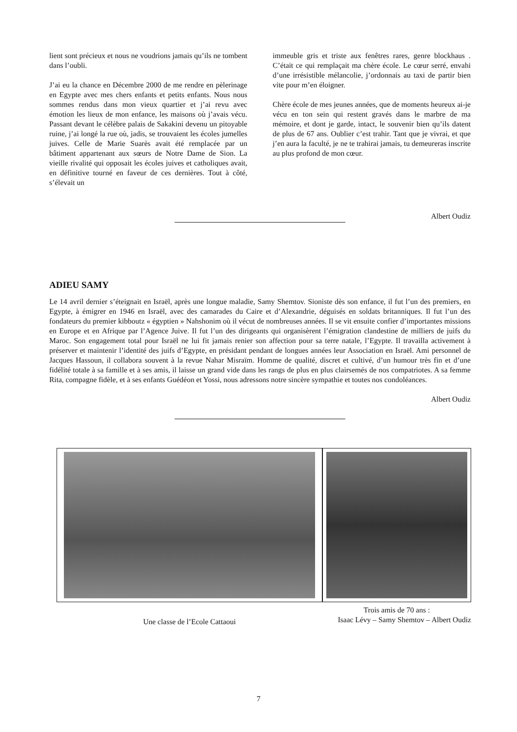lient sont précieux et nous ne voudrions jamais qu’ils ne tombent dans l’oubli.
J’ai eu la chance en Décembre 2000 de me rendre en pèlerinage en Egypte avec mes chers enfants et petits enfants. Nous nous sommes rendus dans mon vieux quartier et j’ai revu avec émotion les lieux de mon enfance, les maisons où j’avais vécu. Passant devant le célèbre palais de Sakakini devenu un pitoyable ruine, j’ai longé la rue où, jadis, se trouvaient les écoles jumelles juives. Celle de Marie Suarès avait été remplacée par un bâtiment appartenant aux sœurs de Notre Dame de Sion. La vieille rivalité qui opposait les écoles juives et catholiques avait, en définitive tourné en faveur de ces dernières. Tout à côté, s’élevait un
immeuble gris et triste aux fenêtres rares, genre blockhaus . C’était ce qui remplaçait ma chère école. Le cœur serré, envahi d’une irrésistible mélancolie, j’ordonnais au taxi de partir bien vite pour m’en éloigner.
Chère école de mes jeunes années, que de moments heureux ai-je vécu en ton sein qui restent gravés dans le marbre de ma mémoire, et dont je garde, intact, le souvenir bien qu’ils datent de plus de 67 ans. Oublier c’est trahir. Tant que je vivrai, et que j’en aura la faculté, je ne te trahirai jamais, tu demeureras inscrite au plus profond de mon cœur.
Albert Oudiz
ADIEU SAMY
Le 14 avril dernier s’éteignait en Israël, après une longue maladie, Samy Shemtov. Sioniste dès son enfance, il fut l’un des premiers, en Egypte, à émigrer en 1946 en Israël, avec des camarades du Caire et d’Alexandrie, déguisés en soldats britanniques. Il fut l’un des fondateurs du premier kibboutz « égyptien » Nahshonim où il vécut de nombreuses années. Il se vit ensuite confier d’importantes missions en Europe et en Afrique par l’Agence Juive. Il fut l’un des dirigeants qui organisèrent l’émigration clandestine de milliers de juifs du Maroc. Son engagement total pour Israël ne lui fit jamais renier son affection pour sa terre natale, l’Egypte. Il travailla activement à préserver et maintenir l’identité des juifs d’Egypte, en présidant pendant de longues années leur Association en Israël. Ami personnel de Jacques Hassoun, il collabora souvent à la revue Nahar Misraïm. Homme de qualité, discret et cultivé, d’un humour très fin et d’une fidélité totale à sa famille et à ses amis, il laisse un grand vide dans les rangs de plus en plus clairsemés de nos compatriotes. A sa femme Rita, compagne fidèle, et à ses enfants Guédéon et Yossi, nous adressons notre sincère sympathie et toutes nos condoléances.
Albert Oudiz
Une classe de l’Ecole Cattaoui
Trois amis de 70 ans :
Isaac Lévy – Samy Shemtov – Albert Oudiz
7